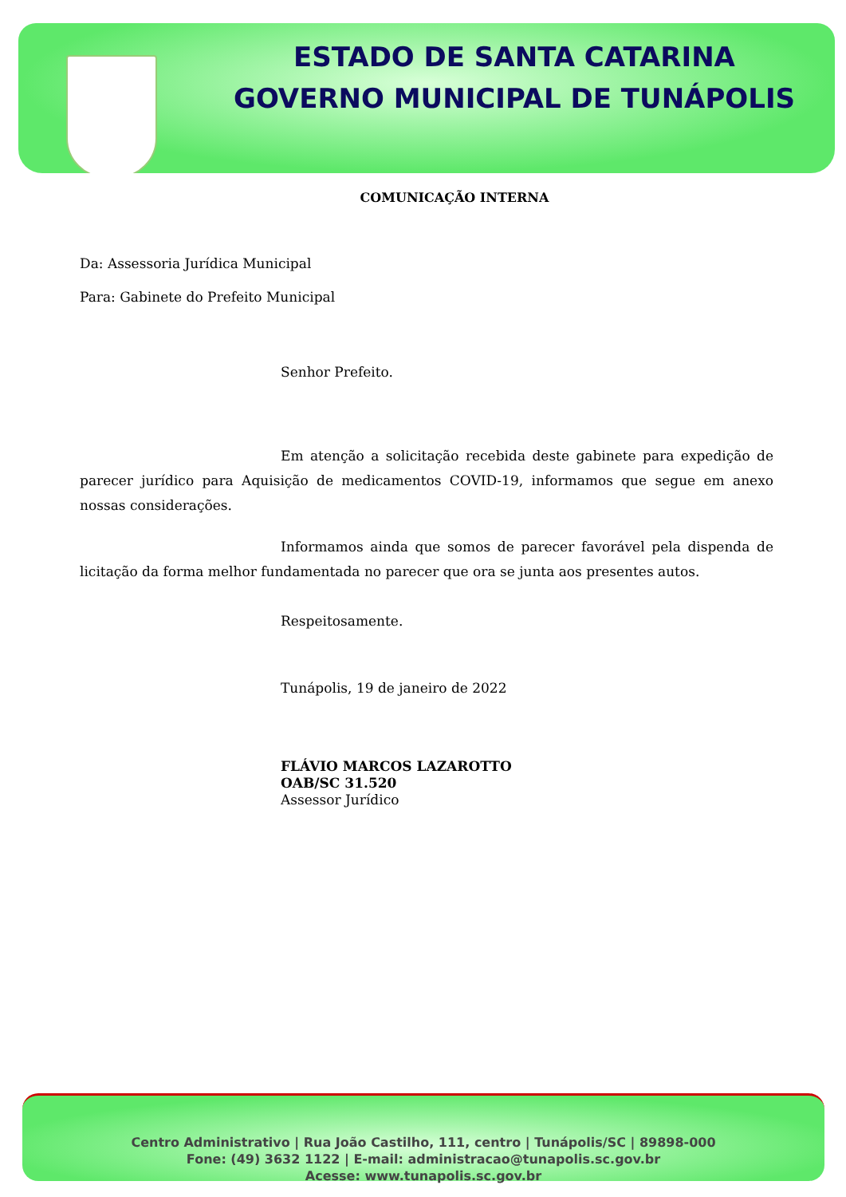ESTADO DE SANTA CATARINA
GOVERNO MUNICIPAL DE TUNÁPOLIS
COMUNICAÇÃO INTERNA
Da: Assessoria Jurídica Municipal
Para: Gabinete do Prefeito Municipal
Senhor Prefeito.
Em atenção a solicitação recebida deste gabinete para expedição de parecer jurídico para Aquisição de medicamentos COVID-19, informamos que segue em anexo nossas considerações.
Informamos ainda que somos de parecer favorável pela dispenda de licitação da forma melhor fundamentada no parecer que ora se junta aos presentes autos.
Respeitosamente.
Tunápolis, 19 de janeiro de 2022
FLÁVIO MARCOS LAZAROTTO
OAB/SC 31.520
Assessor Jurídico
Centro Administrativo | Rua João Castilho, 111, centro | Tunápolis/SC | 89898-000
Fone: (49) 3632 1122 | E-mail: administracao@tunapolis.sc.gov.br
Acesse: www.tunapolis.sc.gov.br